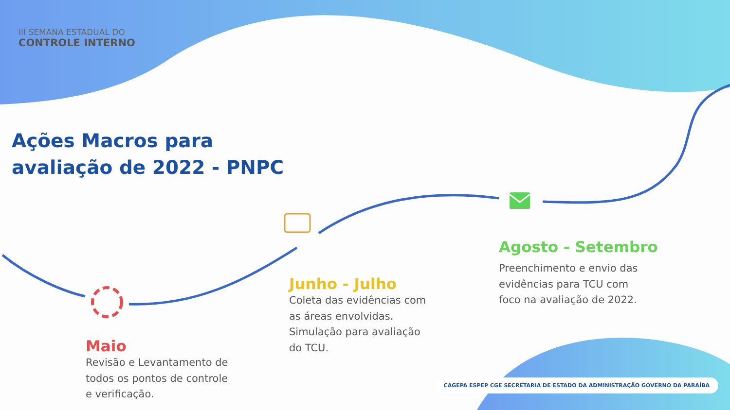III SEMANA ESTADUAL DO
CONTROLE INTERNO
Ações Macros para
avaliação de 2022 - PNPC
Maio
Revisão e Levantamento de
todos os pontos de controle
e verificação.
Junho - Julho
Coleta das evidências com
as áreas envolvidas.
Simulação para avaliação
do TCU.
Agosto - Setembro
Preenchimento e envio das
evidências para TCU com
foco na avaliação de 2022.
CAGEPA ESPEP CGE SECRETARIA DE ESTADO DA ADMINISTRAÇÃO GOVERNO DA PARAÍBA